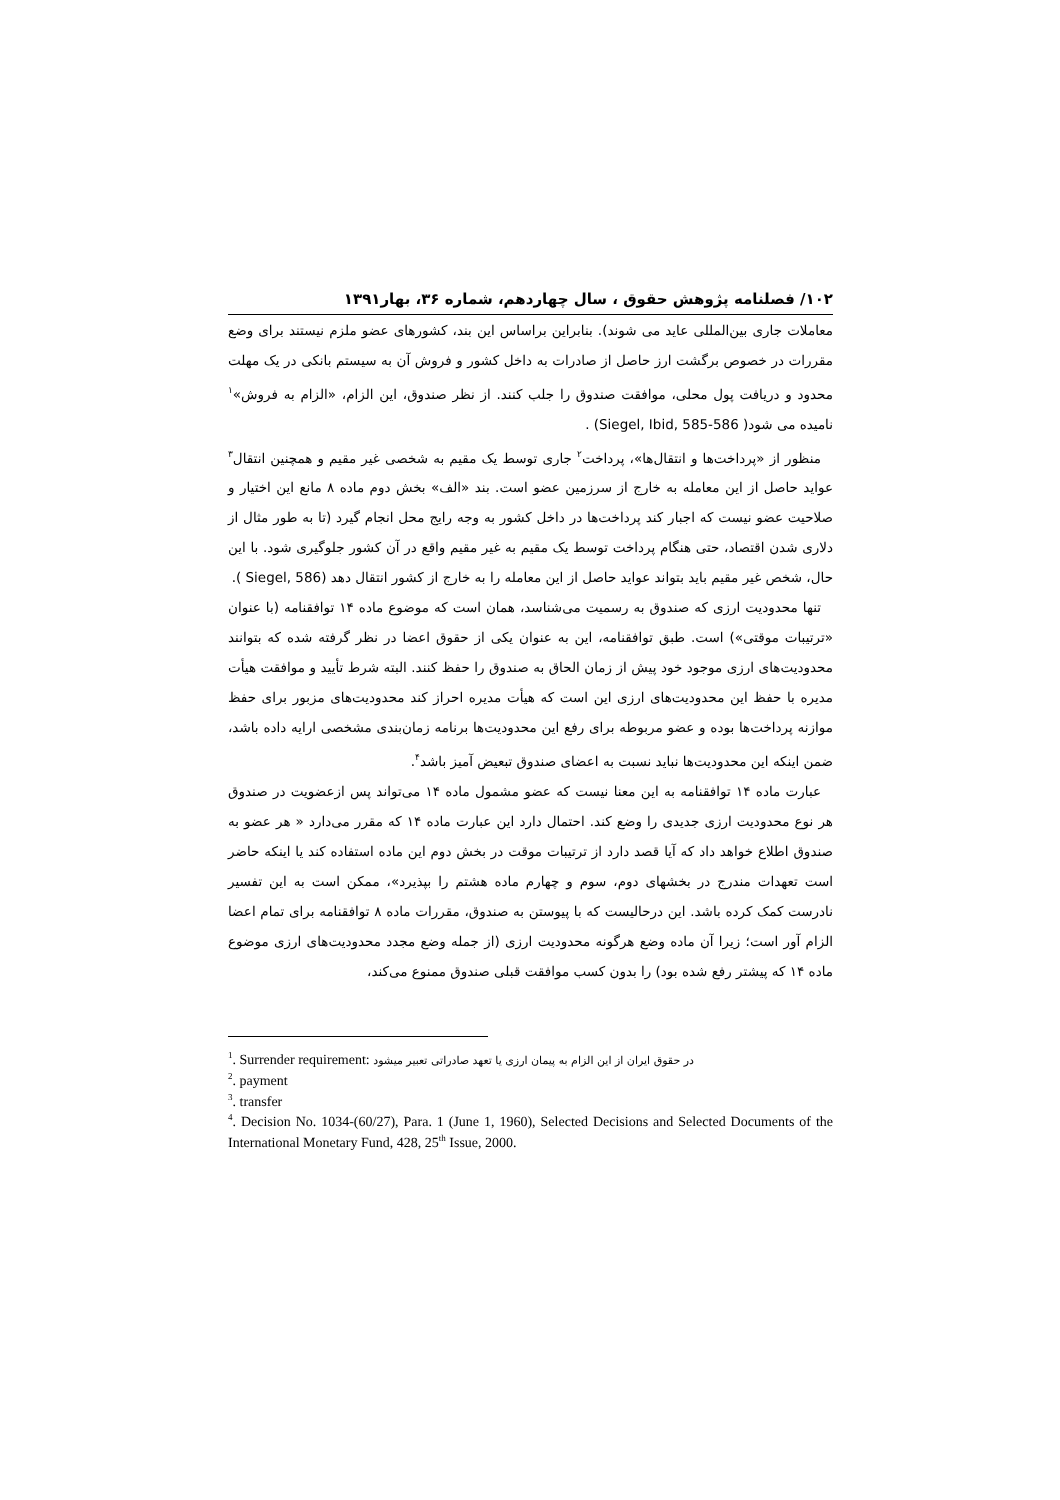۱۰۲/ فصلنامه پژوهش حقوق ، سال چهاردهم، شماره ۳۶، بهار۱۳۹۱
معاملات جاری بین‌المللی عاید می شوند). بنابراین براساس این بند، کشورهای عضو ملزم نیستند برای وضع مقررات در خصوص برگشت ارز حاصل از صادرات به داخل کشور و فروش آن به سیستم بانکی در یک مهلت محدود و دریافت پول محلی، موافقت صندوق را جلب کنند. از نظر صندوق، این الزام، «الزام به فروش»<sup>۱</sup> نامیده می شود( Siegel, Ibid, 585-586) .
منظور از «پرداخت‌ها و انتقال‌ها»، پرداخت<sup>۲</sup> جاری توسط یک مقیم به شخصی غیر مقیم و همچنین انتقال<sup>۳</sup> عواید حاصل از این معامله به خارج از سرزمین عضو است. بند «الف» بخش دوم ماده ۸ مانع این اختیار و صلاحیت عضو نیست که اجبار کند پرداخت‌ها در داخل کشور به وجه رایج محل انجام گیرد (تا به طور مثال از دلاری شدن اقتصاد، حتی هنگام پرداخت توسط یک مقیم به غیر مقیم واقع در آن کشور جلوگیری شود. با این حال، شخص غیر مقیم باید بتواند عواید حاصل از این معامله را به خارج از کشور انتقال دهد (Siegel, 586 ).
تنها محدودیت ارزی که صندوق به رسمیت می‌شناسد، همان است که موضوع ماده ۱۴ توافقنامه (با عنوان «ترتیبات موقتی») است. طبق توافقنامه، این به عنوان یکی از حقوق اعضا در نظر گرفته شده که بتوانند محدودیت‌های ارزی موجود خود پیش از زمان الحاق به صندوق را حفظ کنند. البته شرط تأیید و موافقت هیأت مدیره با حفظ این محدودیت‌های ارزی این است که هیأت مدیره احراز کند محدودیت‌های مزبور برای حفظ موازنه پرداخت‌ها بوده و عضو مربوطه برای رفع این محدودیت‌ها برنامه زمان‌بندی مشخصی ارایه داده باشد، ضمن اینکه این محدودیت‌ها نباید نسبت به اعضای صندوق تبعیض آمیز باشد<sup>۴</sup>.
عبارت ماده ۱۴ توافقنامه به این معنا نیست که عضو مشمول ماده ۱۴ می‌تواند پس ازعضویت در صندوق هر نوع محدودیت ارزی جدیدی را وضع کند. احتمال دارد این عبارت ماده ۱۴ که مقرر می‌دارد « هر عضو به صندوق اطلاع خواهد داد که آیا قصد دارد از ترتیبات موقت در بخش دوم این ماده استفاده کند یا اینکه حاضر است تعهدات مندرج در بخشهای دوم، سوم و چهارم ماده هشتم را بپذیرد»، ممکن است به این تفسیر نادرست کمک کرده باشد. این درحالیست که با پیوستن به صندوق، مقررات ماده ۸ توافقنامه برای تمام اعضا الزام آور است؛ زیرا آن ماده وضع هرگونه محدودیت ارزی (از جمله وضع مجدد محدودیت‌های ارزی موضوع ماده ۱۴ که پیشتر رفع شده بود) را بدون کسب موافقت قبلی صندوق ممنوع می‌کند،
<sup>1</sup>. Surrender requirement: در حقوق ایران از این الزام به پیمان ارزی یا تعهد صادراتی تعبیر میشود
<sup>2</sup>. payment
<sup>3</sup>. transfer
<sup>4</sup>. Decision No. 1034-(60/27), Para. 1 (June 1, 1960), Selected Decisions and Selected Documents of the International Monetary Fund, 428, 25<sup>th</sup> Issue, 2000.